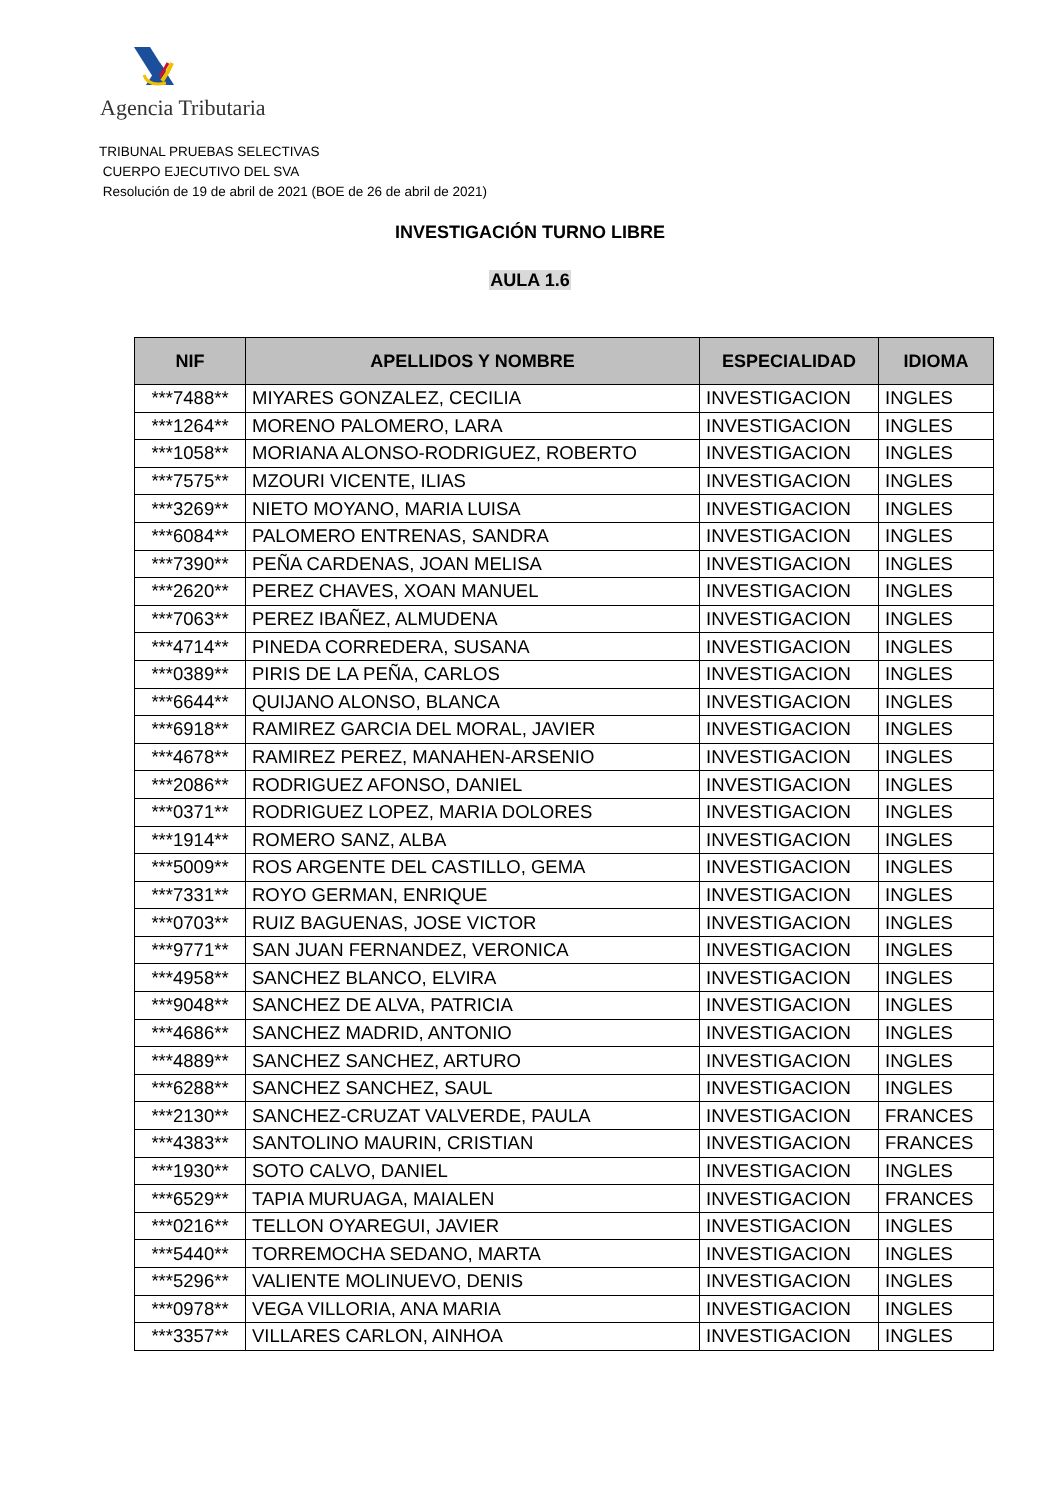Agencia Tributaria
TRIBUNAL PRUEBAS SELECTIVAS
CUERPO EJECUTIVO DEL SVA
Resolución de 19 de abril de 2021 (BOE de 26 de abril de 2021)
INVESTIGACIÓN TURNO LIBRE
AULA 1.6
| NIF | APELLIDOS Y NOMBRE | ESPECIALIDAD | IDIOMA |
| --- | --- | --- | --- |
| ***7488** | MIYARES GONZALEZ, CECILIA | INVESTIGACION | INGLES |
| ***1264** | MORENO PALOMERO, LARA | INVESTIGACION | INGLES |
| ***1058** | MORIANA ALONSO-RODRIGUEZ, ROBERTO | INVESTIGACION | INGLES |
| ***7575** | MZOURI VICENTE, ILIAS | INVESTIGACION | INGLES |
| ***3269** | NIETO MOYANO, MARIA LUISA | INVESTIGACION | INGLES |
| ***6084** | PALOMERO ENTRENAS, SANDRA | INVESTIGACION | INGLES |
| ***7390** | PEÑA CARDENAS, JOAN MELISA | INVESTIGACION | INGLES |
| ***2620** | PEREZ CHAVES, XOAN MANUEL | INVESTIGACION | INGLES |
| ***7063** | PEREZ IBAÑEZ, ALMUDENA | INVESTIGACION | INGLES |
| ***4714** | PINEDA CORREDERA, SUSANA | INVESTIGACION | INGLES |
| ***0389** | PIRIS DE LA PEÑA, CARLOS | INVESTIGACION | INGLES |
| ***6644** | QUIJANO ALONSO, BLANCA | INVESTIGACION | INGLES |
| ***6918** | RAMIREZ GARCIA DEL MORAL, JAVIER | INVESTIGACION | INGLES |
| ***4678** | RAMIREZ PEREZ, MANAHEN-ARSENIO | INVESTIGACION | INGLES |
| ***2086** | RODRIGUEZ AFONSO, DANIEL | INVESTIGACION | INGLES |
| ***0371** | RODRIGUEZ LOPEZ, MARIA DOLORES | INVESTIGACION | INGLES |
| ***1914** | ROMERO SANZ, ALBA | INVESTIGACION | INGLES |
| ***5009** | ROS ARGENTE DEL CASTILLO, GEMA | INVESTIGACION | INGLES |
| ***7331** | ROYO GERMAN, ENRIQUE | INVESTIGACION | INGLES |
| ***0703** | RUIZ BAGUENAS, JOSE VICTOR | INVESTIGACION | INGLES |
| ***9771** | SAN JUAN FERNANDEZ, VERONICA | INVESTIGACION | INGLES |
| ***4958** | SANCHEZ BLANCO, ELVIRA | INVESTIGACION | INGLES |
| ***9048** | SANCHEZ DE ALVA, PATRICIA | INVESTIGACION | INGLES |
| ***4686** | SANCHEZ MADRID, ANTONIO | INVESTIGACION | INGLES |
| ***4889** | SANCHEZ SANCHEZ, ARTURO | INVESTIGACION | INGLES |
| ***6288** | SANCHEZ SANCHEZ, SAUL | INVESTIGACION | INGLES |
| ***2130** | SANCHEZ-CRUZAT VALVERDE, PAULA | INVESTIGACION | FRANCES |
| ***4383** | SANTOLINO MAURIN, CRISTIAN | INVESTIGACION | FRANCES |
| ***1930** | SOTO CALVO, DANIEL | INVESTIGACION | INGLES |
| ***6529** | TAPIA MURUAGA, MAIALEN | INVESTIGACION | FRANCES |
| ***0216** | TELLON OYAREGUI, JAVIER | INVESTIGACION | INGLES |
| ***5440** | TORREMOCHA SEDANO, MARTA | INVESTIGACION | INGLES |
| ***5296** | VALIENTE MOLINUEVO, DENIS | INVESTIGACION | INGLES |
| ***0978** | VEGA VILLORIA, ANA MARIA | INVESTIGACION | INGLES |
| ***3357** | VILLARES CARLON, AINHOA | INVESTIGACION | INGLES |